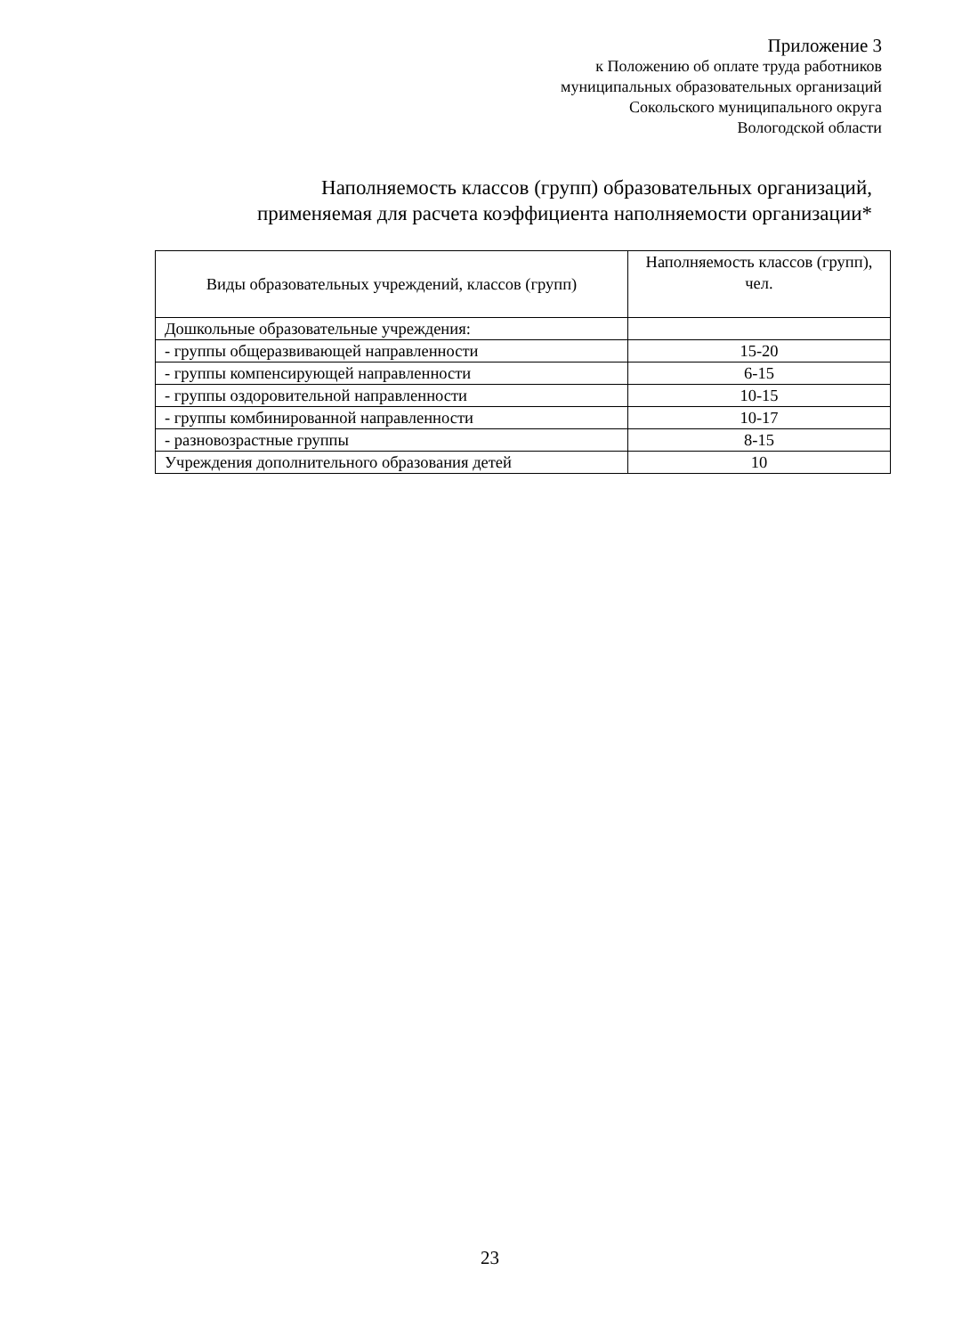Приложение 3
к Положению об оплате труда работников
муниципальных образовательных организаций
Сокольского муниципального округа
Вологодской области
Наполняемость классов (групп) образовательных организаций,
применяемая для расчета коэффициента наполняемости организации*
| Виды образовательных учреждений, классов (групп) | Наполняемость классов (групп), чел. |
| --- | --- |
| Дошкольные образовательные учреждения: | |
| - группы общеразвивающей направленности | 15-20 |
| - группы компенсирующей направленности | 6-15 |
| - группы оздоровительной направленности | 10-15 |
| - группы комбинированной направленности | 10-17 |
| - разновозрастные группы | 8-15 |
| Учреждения дополнительного образования детей | 10 |
23